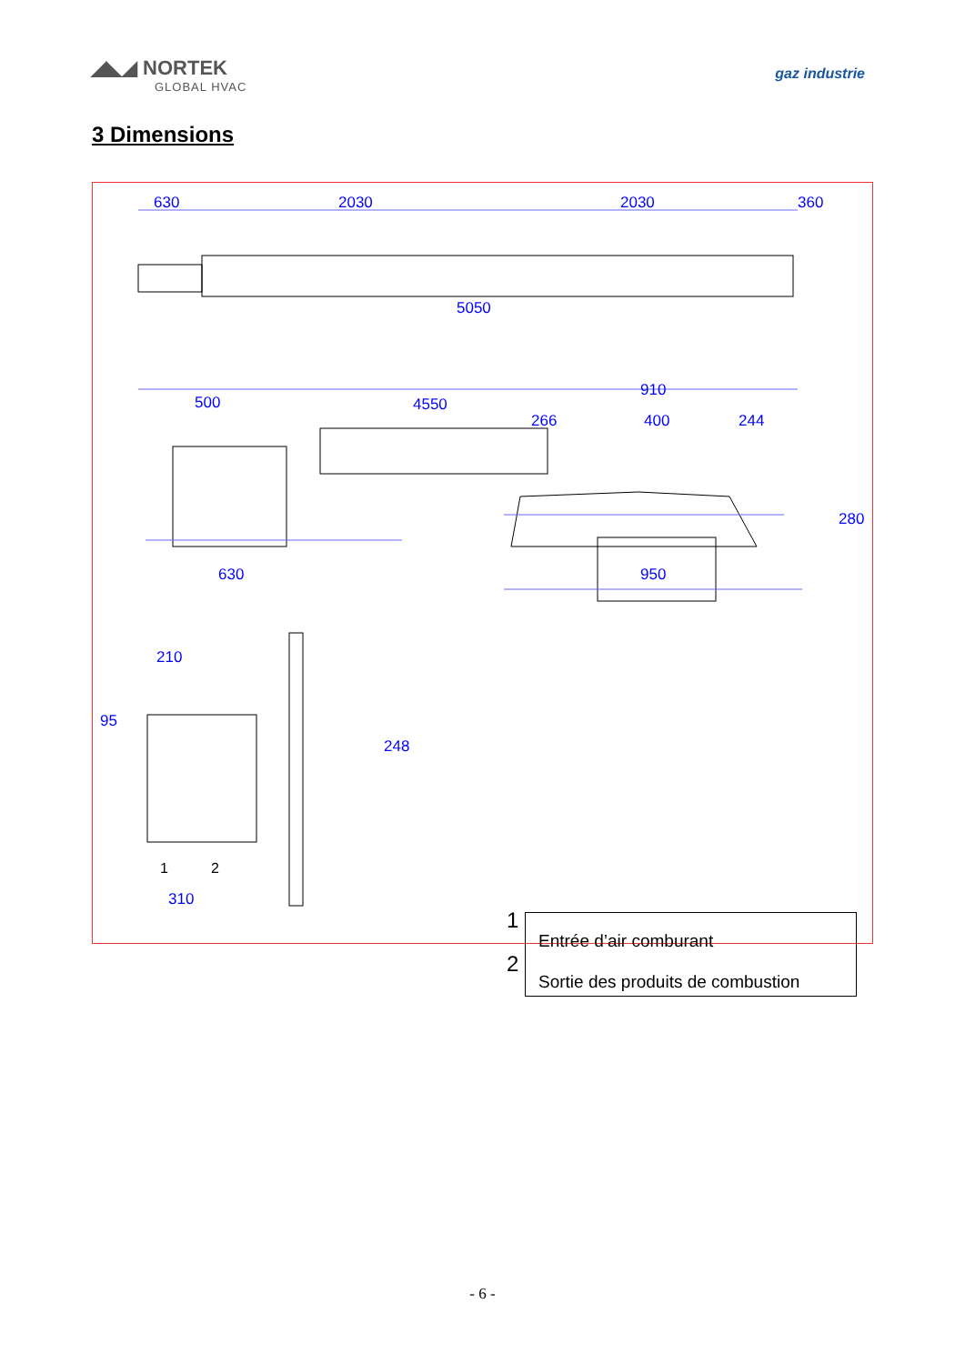◢◣◢ NORTEK
GLOBAL HVAC
gaz industrie
3 Dimensions
630 2030 2030 360
5050
500 4550
630
910
266 400 244
280
950
210
95
248
310
1 2
1
2
Entrée d’air comburant
Sortie des produits de combustion
- 6 -